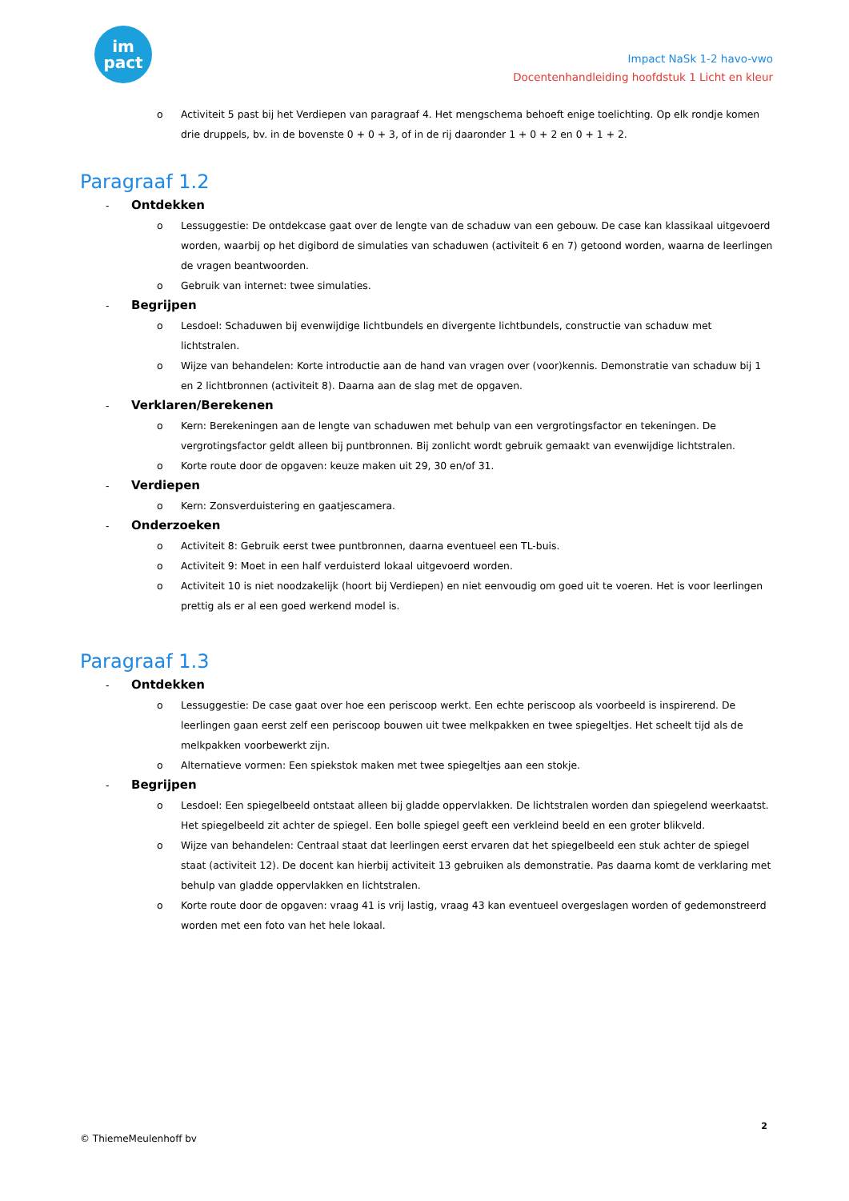im
pact
Impact NaSk 1-2 havo-vwo
Docentenhandleiding hoofdstuk 1 Licht en kleur
o Activiteit 5 past bij het Verdiepen van paragraaf 4. Het mengschema behoeft enige toelichting. Op elk rondje komen drie druppels, bv. in de bovenste 0 + 0 + 3, of in de rij daaronder 1 + 0 + 2 en 0 + 1 + 2.
Paragraaf 1.2
- Ontdekken
o Lessuggestie: De ontdekcase gaat over de lengte van de schaduw van een gebouw. De case kan klassikaal uitgevoerd worden, waarbij op het digibord de simulaties van schaduwen (activiteit 6 en 7) getoond worden, waarna de leerlingen de vragen beantwoorden.
o Gebruik van internet: twee simulaties.
- Begrijpen
o Lesdoel: Schaduwen bij evenwijdige lichtbundels en divergente lichtbundels, constructie van schaduw met lichtstralen.
o Wijze van behandelen: Korte introductie aan de hand van vragen over (voor)kennis. Demonstratie van schaduw bij 1 en 2 lichtbronnen (activiteit 8). Daarna aan de slag met de opgaven.
- Verklaren/Berekenen
o Kern: Berekeningen aan de lengte van schaduwen met behulp van een vergrotingsfactor en tekeningen. De vergrotingsfactor geldt alleen bij puntbronnen. Bij zonlicht wordt gebruik gemaakt van evenwijdige lichtstralen.
o Korte route door de opgaven: keuze maken uit 29, 30 en/of 31.
- Verdiepen
o Kern: Zonsverduistering en gaatjescamera.
- Onderzoeken
o Activiteit 8: Gebruik eerst twee puntbronnen, daarna eventueel een TL-buis.
o Activiteit 9: Moet in een half verduisterd lokaal uitgevoerd worden.
o Activiteit 10 is niet noodzakelijk (hoort bij Verdiepen) en niet eenvoudig om goed uit te voeren. Het is voor leerlingen prettig als er al een goed werkend model is.
Paragraaf 1.3
- Ontdekken
o Lessuggestie: De case gaat over hoe een periscoop werkt. Een echte periscoop als voorbeeld is inspirerend. De leerlingen gaan eerst zelf een periscoop bouwen uit twee melkpakken en twee spiegeltjes. Het scheelt tijd als de melkpakken voorbewerkt zijn.
o Alternatieve vormen: Een spiekstok maken met twee spiegeltjes aan een stokje.
- Begrijpen
o Lesdoel: Een spiegelbeeld ontstaat alleen bij gladde oppervlakken. De lichtstralen worden dan spiegelend weerkaatst. Het spiegelbeeld zit achter de spiegel. Een bolle spiegel geeft een verkleind beeld en een groter blikveld.
o Wijze van behandelen: Centraal staat dat leerlingen eerst ervaren dat het spiegelbeeld een stuk achter de spiegel staat (activiteit 12). De docent kan hierbij activiteit 13 gebruiken als demonstratie. Pas daarna komt de verklaring met behulp van gladde oppervlakken en lichtstralen.
o Korte route door de opgaven: vraag 41 is vrij lastig, vraag 43 kan eventueel overgeslagen worden of gedemonstreerd worden met een foto van het hele lokaal.
2
© ThiemeMeulenhoff bv